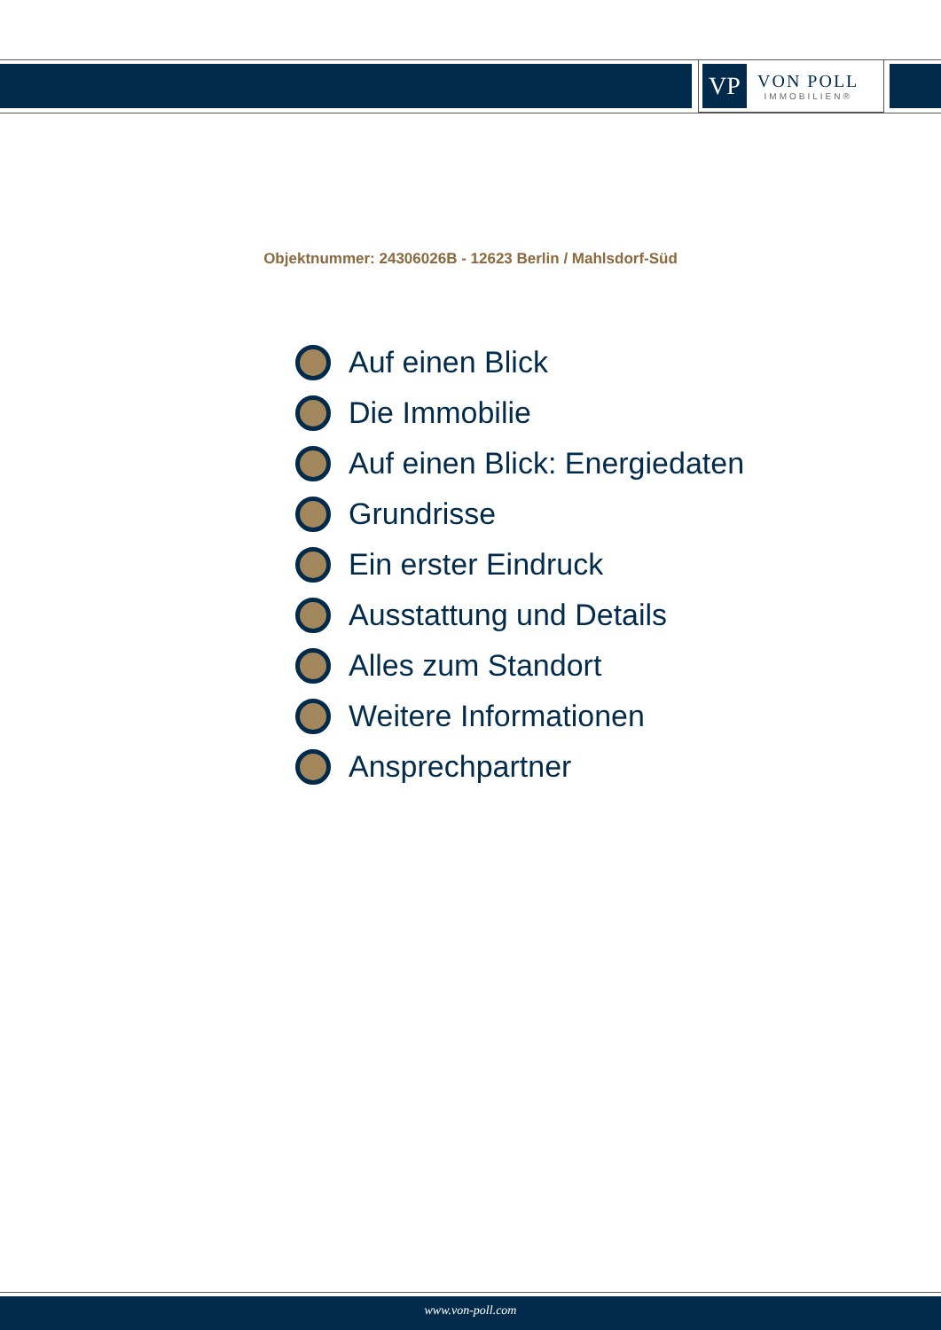VP
VON POLL
IMMOBILIEN®
Objektnummer: 24306026B - 12623 Berlin / Mahlsdorf-Süd
Auf einen Blick
Die Immobilie
Auf einen Blick: Energiedaten
Grundrisse
Ein erster Eindruck
Ausstattung und Details
Alles zum Standort
Weitere Informationen
Ansprechpartner
www.von-poll.com